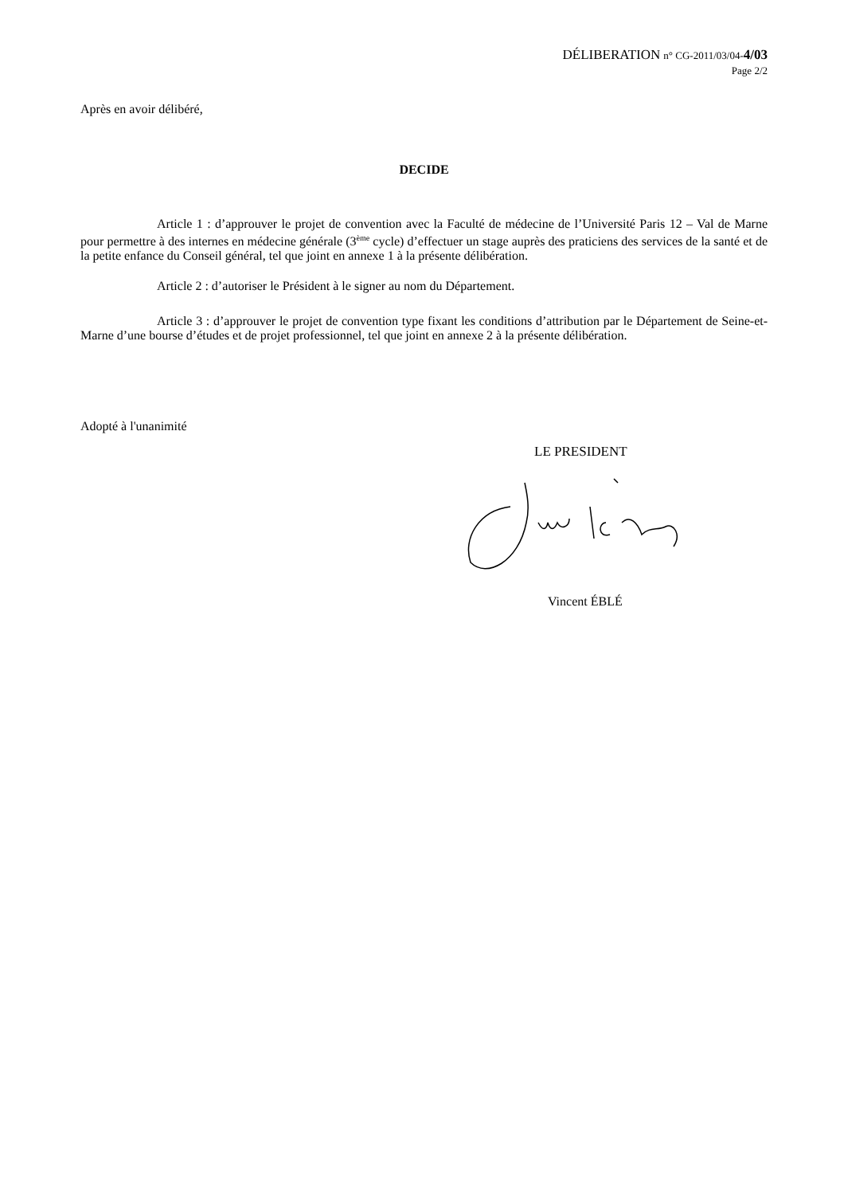DÉLIBERATION n° CG-2011/03/04-4/03
Page 2/2
Après en avoir délibéré,
DECIDE
Article 1 : d’approuver le projet de convention avec la Faculté de médecine de l’Université Paris 12 – Val de Marne pour permettre à des internes en médecine générale (3<sup>ème</sup> cycle) d’effectuer un stage auprès des praticiens des services de la santé et de la petite enfance du Conseil général, tel que joint en annexe 1 à la présente délibération.
Article 2 : d’autoriser le Président à le signer au nom du Département.
Article 3 : d’approuver le projet de convention type fixant les conditions d’attribution par le Département de Seine-et-Marne d’une bourse d’études et de projet professionnel, tel que joint en annexe 2 à la présente délibération.
Adopté à l'unanimité
LE PRESIDENT
Vincent ÉBLÉ